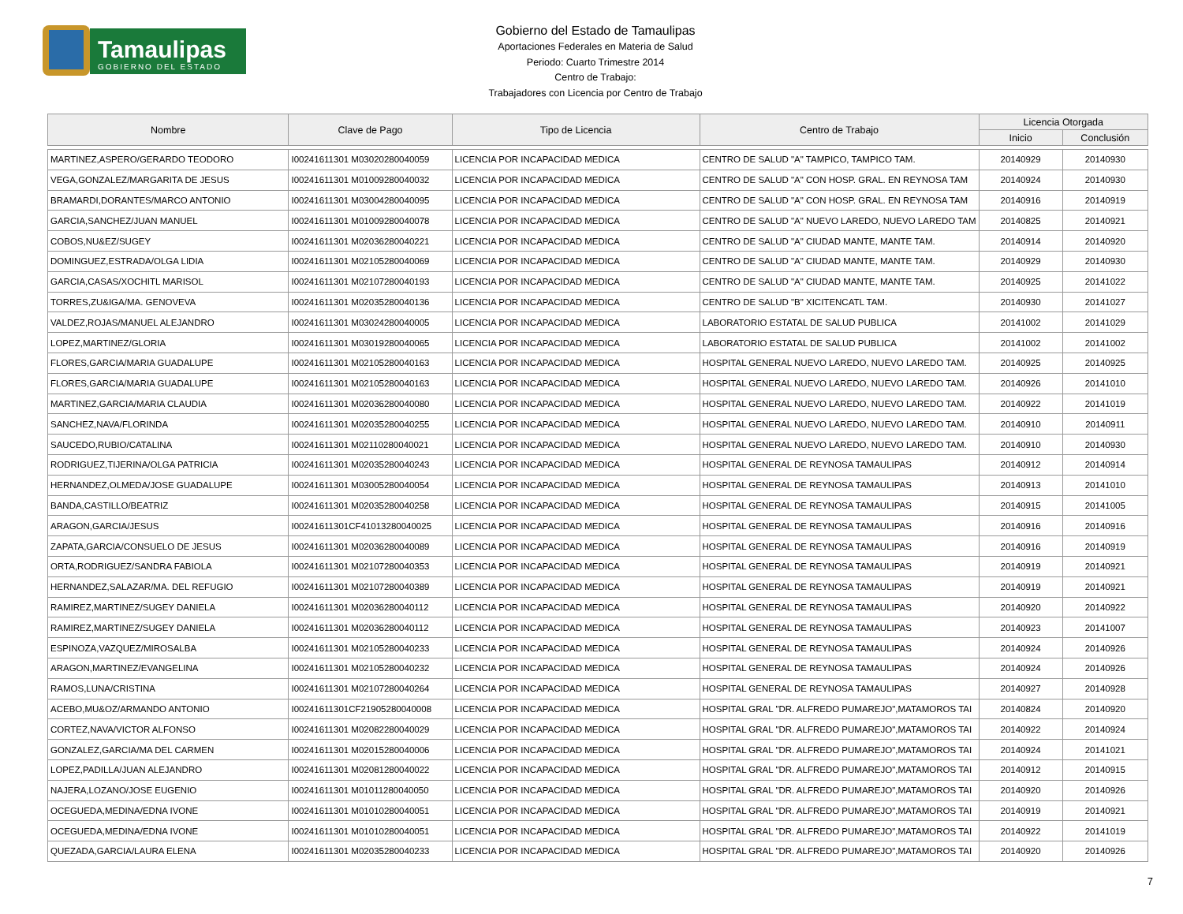Tamaulipas
GOBIERNO DEL ESTADO
Gobierno del Estado de Tamaulipas
Aportaciones Federales en Materia de Salud
Periodo: Cuarto Trimestre 2014
Centro de Trabajo:
Trabajadores con Licencia por Centro de Trabajo
| Nombre | Clave de Pago | Tipo de Licencia | Centro de Trabajo | Licencia Otorgada | |
| --- | --- | --- | --- | --- | --- |
| | | | | Inicio | Conclusión |
| MARTINEZ,ASPERO/GERARDO TEODORO | I00241611301 M03020280040059 | LICENCIA POR INCAPACIDAD MEDICA | CENTRO DE SALUD "A" TAMPICO, TAMPICO TAM. | 20140929 | 20140930 |
| VEGA,GONZALEZ/MARGARITA DE JESUS | I00241611301 M01009280040032 | LICENCIA POR INCAPACIDAD MEDICA | CENTRO DE SALUD "A" CON HOSP. GRAL. EN REYNOSA TAM | 20140924 | 20140930 |
| BRAMARDI,DORANTES/MARCO ANTONIO | I00241611301 M03004280040095 | LICENCIA POR INCAPACIDAD MEDICA | CENTRO DE SALUD "A" CON HOSP. GRAL. EN REYNOSA TAM | 20140916 | 20140919 |
| GARCIA,SANCHEZ/JUAN MANUEL | I00241611301 M01009280040078 | LICENCIA POR INCAPACIDAD MEDICA | CENTRO DE SALUD "A" NUEVO LAREDO, NUEVO LAREDO TAM | 20140825 | 20140921 |
| COBOS,NU&EZ/SUGEY | I00241611301 M02036280040221 | LICENCIA POR INCAPACIDAD MEDICA | CENTRO DE SALUD "A" CIUDAD MANTE, MANTE TAM. | 20140914 | 20140920 |
| DOMINGUEZ,ESTRADA/OLGA LIDIA | I00241611301 M02105280040069 | LICENCIA POR INCAPACIDAD MEDICA | CENTRO DE SALUD "A" CIUDAD MANTE, MANTE TAM. | 20140929 | 20140930 |
| GARCIA,CASAS/XOCHITL MARISOL | I00241611301 M02107280040193 | LICENCIA POR INCAPACIDAD MEDICA | CENTRO DE SALUD "A" CIUDAD MANTE, MANTE TAM. | 20140925 | 20141022 |
| TORRES,ZU&IGA/MA. GENOVEVA | I00241611301 M02035280040136 | LICENCIA POR INCAPACIDAD MEDICA | CENTRO DE SALUD "B" XICITENCATL TAM. | 20140930 | 20141027 |
| VALDEZ,ROJAS/MANUEL ALEJANDRO | I00241611301 M03024280040005 | LICENCIA POR INCAPACIDAD MEDICA | LABORATORIO ESTATAL DE SALUD PUBLICA | 20141002 | 20141029 |
| LOPEZ,MARTINEZ/GLORIA | I00241611301 M03019280040065 | LICENCIA POR INCAPACIDAD MEDICA | LABORATORIO ESTATAL DE SALUD PUBLICA | 20141002 | 20141002 |
| FLORES,GARCIA/MARIA GUADALUPE | I00241611301 M02105280040163 | LICENCIA POR INCAPACIDAD MEDICA | HOSPITAL GENERAL NUEVO LAREDO, NUEVO LAREDO TAM. | 20140925 | 20140925 |
| FLORES,GARCIA/MARIA GUADALUPE | I00241611301 M02105280040163 | LICENCIA POR INCAPACIDAD MEDICA | HOSPITAL GENERAL NUEVO LAREDO, NUEVO LAREDO TAM. | 20140926 | 20141010 |
| MARTINEZ,GARCIA/MARIA CLAUDIA | I00241611301 M02036280040080 | LICENCIA POR INCAPACIDAD MEDICA | HOSPITAL GENERAL NUEVO LAREDO, NUEVO LAREDO TAM. | 20140922 | 20141019 |
| SANCHEZ,NAVA/FLORINDA | I00241611301 M02035280040255 | LICENCIA POR INCAPACIDAD MEDICA | HOSPITAL GENERAL NUEVO LAREDO, NUEVO LAREDO TAM. | 20140910 | 20140911 |
| SAUCEDO,RUBIO/CATALINA | I00241611301 M02110280040021 | LICENCIA POR INCAPACIDAD MEDICA | HOSPITAL GENERAL NUEVO LAREDO, NUEVO LAREDO TAM. | 20140910 | 20140930 |
| RODRIGUEZ,TIJERINA/OLGA PATRICIA | I00241611301 M02035280040243 | LICENCIA POR INCAPACIDAD MEDICA | HOSPITAL GENERAL DE REYNOSA TAMAULIPAS | 20140912 | 20140914 |
| HERNANDEZ,OLMEDA/JOSE GUADALUPE | I00241611301 M03005280040054 | LICENCIA POR INCAPACIDAD MEDICA | HOSPITAL GENERAL DE REYNOSA TAMAULIPAS | 20140913 | 20141010 |
| BANDA,CASTILLO/BEATRIZ | I00241611301 M02035280040258 | LICENCIA POR INCAPACIDAD MEDICA | HOSPITAL GENERAL DE REYNOSA TAMAULIPAS | 20140915 | 20141005 |
| ARAGON,GARCIA/JESUS | I00241611301CF41013280040025 | LICENCIA POR INCAPACIDAD MEDICA | HOSPITAL GENERAL DE REYNOSA TAMAULIPAS | 20140916 | 20140916 |
| ZAPATA,GARCIA/CONSUELO DE JESUS | I00241611301 M02036280040089 | LICENCIA POR INCAPACIDAD MEDICA | HOSPITAL GENERAL DE REYNOSA TAMAULIPAS | 20140916 | 20140919 |
| ORTA,RODRIGUEZ/SANDRA FABIOLA | I00241611301 M02107280040353 | LICENCIA POR INCAPACIDAD MEDICA | HOSPITAL GENERAL DE REYNOSA TAMAULIPAS | 20140919 | 20140921 |
| HERNANDEZ,SALAZAR/MA. DEL REFUGIO | I00241611301 M02107280040389 | LICENCIA POR INCAPACIDAD MEDICA | HOSPITAL GENERAL DE REYNOSA TAMAULIPAS | 20140919 | 20140921 |
| RAMIREZ,MARTINEZ/SUGEY DANIELA | I00241611301 M02036280040112 | LICENCIA POR INCAPACIDAD MEDICA | HOSPITAL GENERAL DE REYNOSA TAMAULIPAS | 20140920 | 20140922 |
| RAMIREZ,MARTINEZ/SUGEY DANIELA | I00241611301 M02036280040112 | LICENCIA POR INCAPACIDAD MEDICA | HOSPITAL GENERAL DE REYNOSA TAMAULIPAS | 20140923 | 20141007 |
| ESPINOZA,VAZQUEZ/MIROSALBA | I00241611301 M02105280040233 | LICENCIA POR INCAPACIDAD MEDICA | HOSPITAL GENERAL DE REYNOSA TAMAULIPAS | 20140924 | 20140926 |
| ARAGON,MARTINEZ/EVANGELINA | I00241611301 M02105280040232 | LICENCIA POR INCAPACIDAD MEDICA | HOSPITAL GENERAL DE REYNOSA TAMAULIPAS | 20140924 | 20140926 |
| RAMOS,LUNA/CRISTINA | I00241611301 M02107280040264 | LICENCIA POR INCAPACIDAD MEDICA | HOSPITAL GENERAL DE REYNOSA TAMAULIPAS | 20140927 | 20140928 |
| ACEBO,MU&OZ/ARMANDO ANTONIO | I00241611301CF21905280040008 | LICENCIA POR INCAPACIDAD MEDICA | HOSPITAL GRAL "DR. ALFREDO PUMAREJO",MATAMOROS TAI | 20140824 | 20140920 |
| CORTEZ,NAVA/VICTOR ALFONSO | I00241611301 M02082280040029 | LICENCIA POR INCAPACIDAD MEDICA | HOSPITAL GRAL "DR. ALFREDO PUMAREJO",MATAMOROS TAI | 20140922 | 20140924 |
| GONZALEZ,GARCIA/MA DEL CARMEN | I00241611301 M02015280040006 | LICENCIA POR INCAPACIDAD MEDICA | HOSPITAL GRAL "DR. ALFREDO PUMAREJO",MATAMOROS TAI | 20140924 | 20141021 |
| LOPEZ,PADILLA/JUAN ALEJANDRO | I00241611301 M02081280040022 | LICENCIA POR INCAPACIDAD MEDICA | HOSPITAL GRAL "DR. ALFREDO PUMAREJO",MATAMOROS TAI | 20140912 | 20140915 |
| NAJERA,LOZANO/JOSE EUGENIO | I00241611301 M01011280040050 | LICENCIA POR INCAPACIDAD MEDICA | HOSPITAL GRAL "DR. ALFREDO PUMAREJO",MATAMOROS TAI | 20140920 | 20140926 |
| OCEGUEDA,MEDINA/EDNA IVONE | I00241611301 M01010280040051 | LICENCIA POR INCAPACIDAD MEDICA | HOSPITAL GRAL "DR. ALFREDO PUMAREJO",MATAMOROS TAI | 20140919 | 20140921 |
| OCEGUEDA,MEDINA/EDNA IVONE | I00241611301 M01010280040051 | LICENCIA POR INCAPACIDAD MEDICA | HOSPITAL GRAL "DR. ALFREDO PUMAREJO",MATAMOROS TAI | 20140922 | 20141019 |
| QUEZADA,GARCIA/LAURA ELENA | I00241611301 M02035280040233 | LICENCIA POR INCAPACIDAD MEDICA | HOSPITAL GRAL "DR. ALFREDO PUMAREJO",MATAMOROS TAI | 20140920 | 20140926 |
7